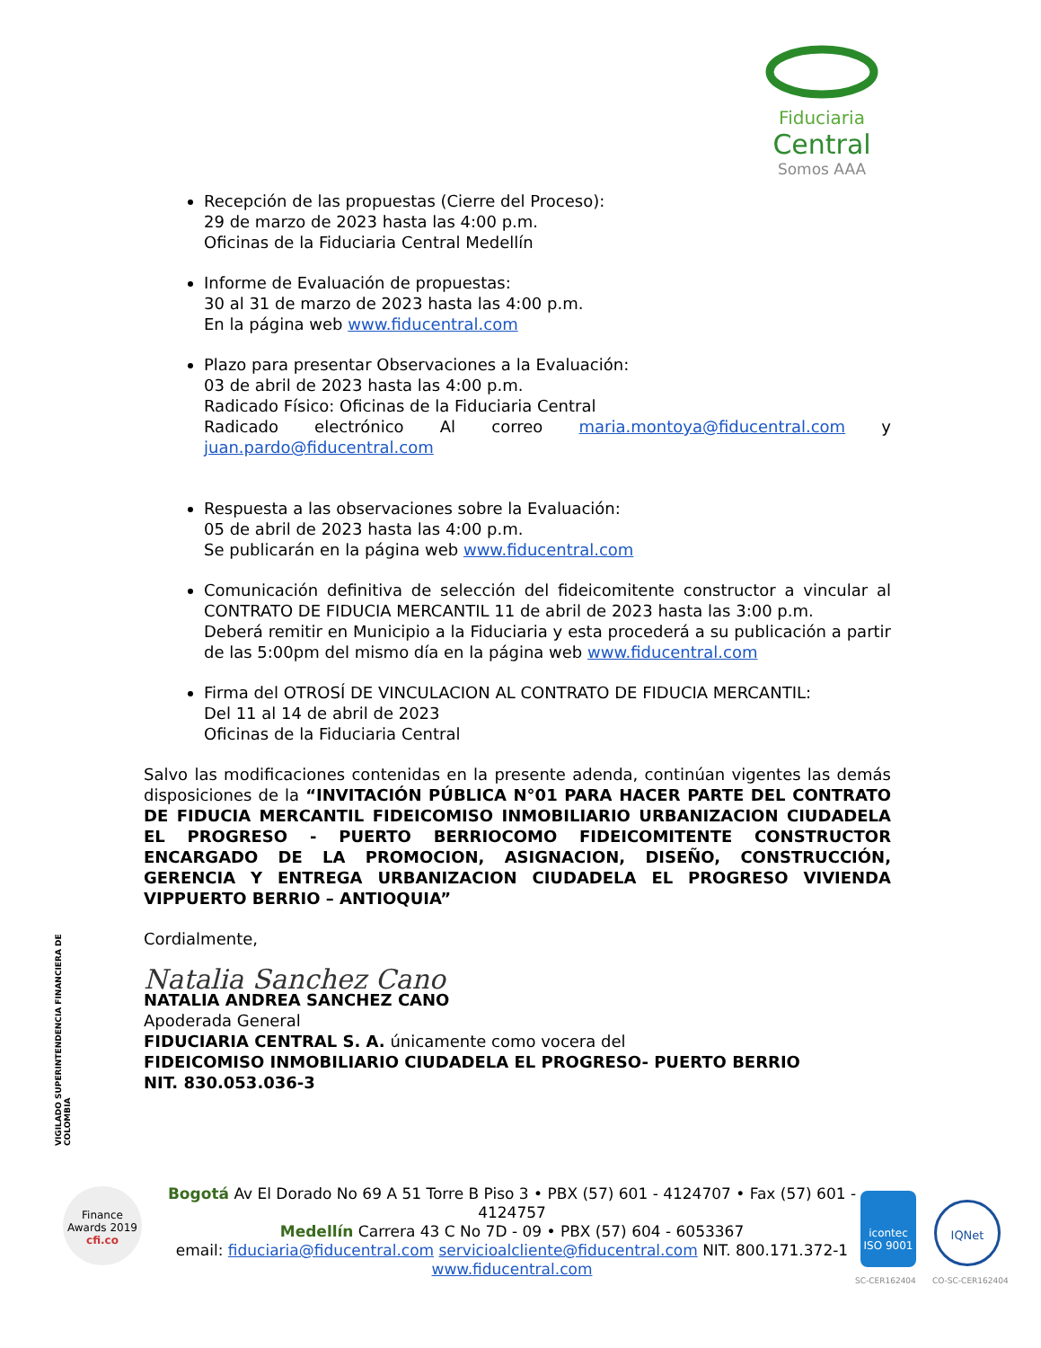Fiduciaria
Central
Somos AAA
Recepción de las propuestas (Cierre del Proceso):
29 de marzo de 2023 hasta las 4:00 p.m.
Oficinas de la Fiduciaria Central Medellín
Informe de Evaluación de propuestas:
30 al 31 de marzo de 2023 hasta las 4:00 p.m.
En la página web www.fiducentral.com
Plazo para presentar Observaciones a la Evaluación:
03 de abril de 2023 hasta las 4:00 p.m.
Radicado Físico: Oficinas de la Fiduciaria Central
Radicado electrónico Al correo maria.montoya@fiducentral.com y juan.pardo@fiducentral.com
Respuesta a las observaciones sobre la Evaluación:
05 de abril de 2023 hasta las 4:00 p.m.
Se publicarán en la página web www.fiducentral.com
Comunicación definitiva de selección del fideicomitente constructor a vincular al CONTRATO DE FIDUCIA MERCANTIL 11 de abril de 2023 hasta las 3:00 p.m.
Deberá remitir en Municipio a la Fiduciaria y esta procederá a su publicación a partir de las 5:00pm del mismo día en la página web www.fiducentral.com
Firma del OTROSÍ DE VINCULACION AL CONTRATO DE FIDUCIA MERCANTIL:
Del 11 al 14 de abril de 2023
Oficinas de la Fiduciaria Central
Salvo las modificaciones contenidas en la presente adenda, continúan vigentes las demás disposiciones de la “INVITACIÓN PÚBLICA N°01 PARA HACER PARTE DEL CONTRATO DE FIDUCIA MERCANTIL FIDEICOMISO INMOBILIARIO URBANIZACION CIUDADELA EL PROGRESO - PUERTO BERRIOCOMO FIDEICOMITENTE CONSTRUCTOR ENCARGADO DE LA PROMOCION, ASIGNACION, DISEÑO, CONSTRUCCIÓN, GERENCIA Y ENTREGA URBANIZACION CIUDADELA EL PROGRESO VIVIENDA VIPPUERTO BERRIO – ANTIOQUIA”
Cordialmente,
Natalia Sanchez Cano
NATALIA ANDREA SANCHEZ CANO
Apoderada General
FIDUCIARIA CENTRAL S. A. únicamente como vocera del
FIDEICOMISO INMOBILIARIO CIUDADELA EL PROGRESO- PUERTO BERRIO
NIT. 830.053.036-3
VIGILADO SUPERINTENDENCIA FINANCIERA DE COLOMBIA
Finance
Awards 2019
cfi.co
Bogotá Av El Dorado No 69 A 51 Torre B Piso 3 • PBX (57) 601 - 4124707 • Fax (57) 601 - 4124757
Medellín Carrera 43 C No 7D - 09 • PBX (57) 604 - 6053367
email: fiduciaria@fiducentral.com servicioalcliente@fiducentral.com NIT. 800.171.372-1
www.fiducentral.com
icontec
ISO 9001
SC-CER162404
IQNet
CO-SC-CER162404